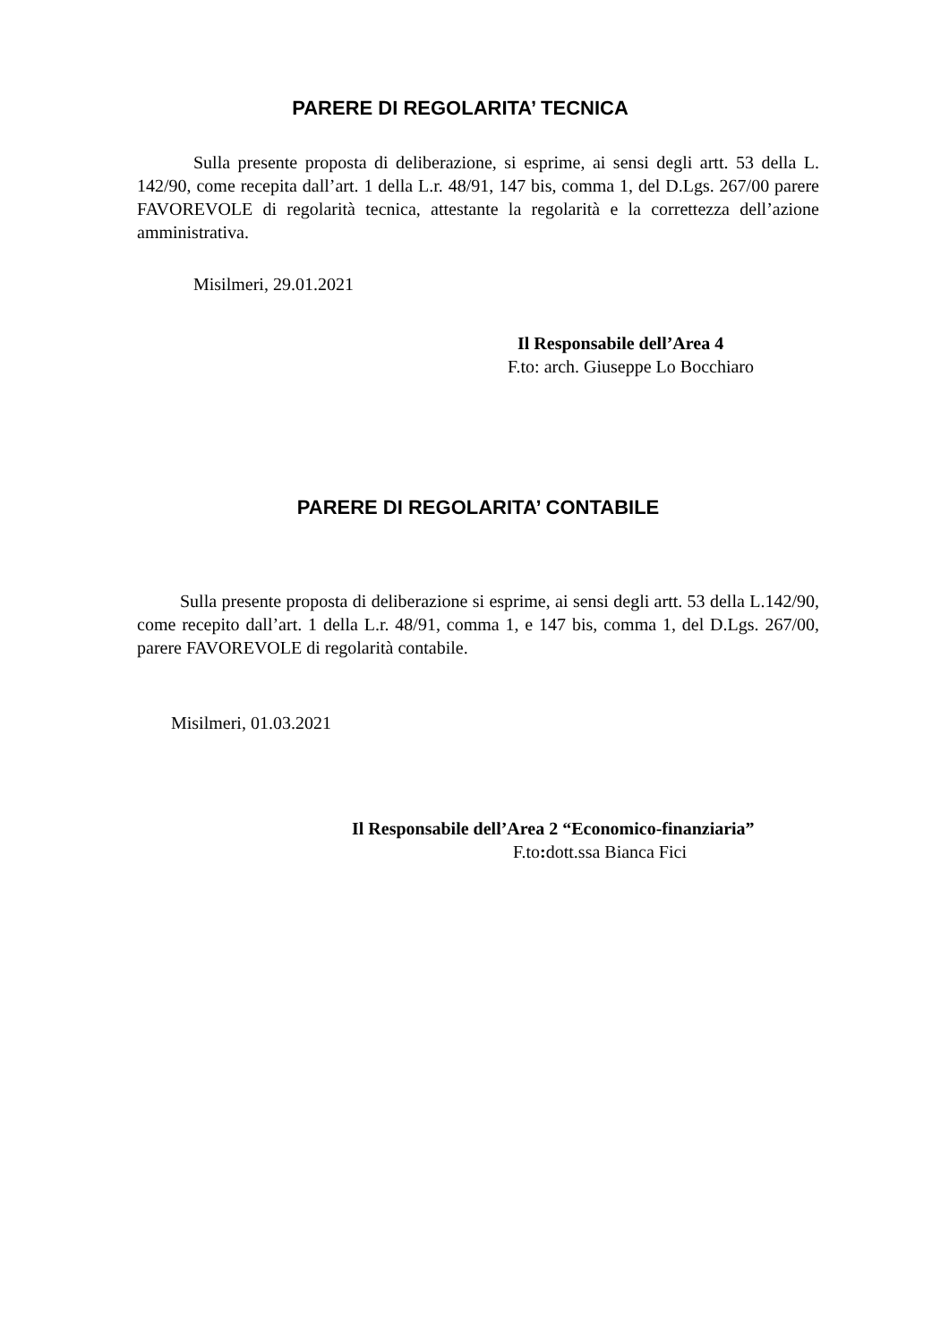PARERE DI REGOLARITA’ TECNICA
Sulla presente proposta di deliberazione, si esprime, ai sensi degli artt. 53 della L. 142/90, come recepita dall’art. 1 della L.r. 48/91, 147 bis, comma 1, del D.Lgs. 267/00 parere FAVOREVOLE di regolarità tecnica, attestante la regolarità e la correttezza dell’azione amministrativa.
Misilmeri, 29.01.2021
Il Responsabile dell’Area 4
F.to: arch. Giuseppe Lo Bocchiaro
PARERE DI REGOLARITA’ CONTABILE
Sulla presente proposta di deliberazione si esprime, ai sensi degli artt. 53 della L.142/90, come recepito dall’art. 1 della L.r. 48/91, comma 1, e 147 bis, comma 1, del D.Lgs. 267/00, parere FAVOREVOLE di regolarità contabile.
Misilmeri, 01.03.2021
Il Responsabile dell’Area 2 “Economico-finanziaria”
F.to: dott.ssa Bianca Fici